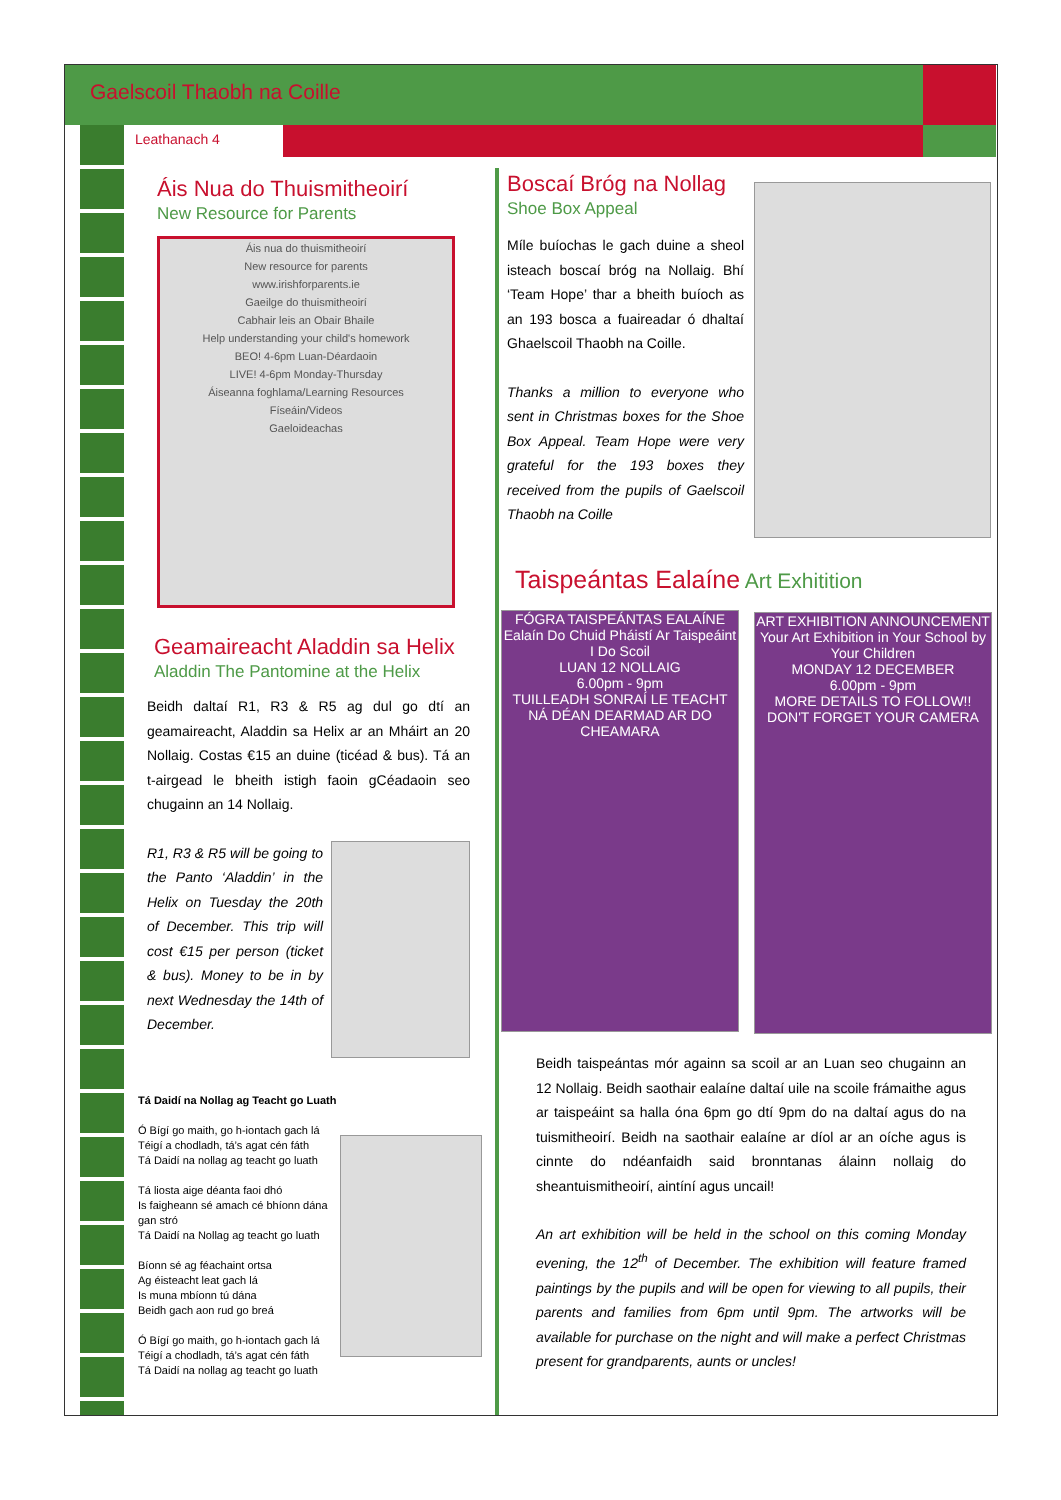Gaelscoil Thaobh na Coille
Leathanach 4
Áis Nua do Thuismitheoirí
New Resource for Parents
Áis nua do thuismitheoirí
New resource for parents
www.irishforparents.ie
Gaeilge do thuismitheoirí
Cabhair leis an Obair Bhaile
Help understanding your child's homework
BEO! 4-6pm Luan-Déardaoin
LIVE! 4-6pm Monday-Thursday
Áiseanna foghlama/Learning Resources
Físeáin/Videos
Gaeloideachas
Geamaireacht Aladdin sa Helix
Aladdin The Pantomine at the Helix
Beidh daltaí R1, R3 & R5 ag dul go dtí an geamaireacht, Aladdin sa Helix ar an Mháirt an 20 Nollaig. Costas €15 an duine (ticéad & bus). Tá an t-airgead le bheith istigh faoin gCéadaoin seo chugainn an 14 Nollaig.
R1, R3 & R5 will be going to the Panto ‘Aladdin’ in the Helix on Tuesday the 20th of December. This trip will cost €15 per person (ticket & bus). Money to be in by next Wednesday the 14th of December.
Tá Daidí na Nollag ag Teacht go Luath
Ó Bígí go maith, go h-iontach gach lá
Téigí a chodladh, tá’s agat cén fáth
Tá Daidí na nollag ag teacht go luath
Tá liosta aige déanta faoi dhó
Is faigheann sé amach cé bhíonn dána gan stró
Tá Daidí na Nollag ag teacht go luath
Bíonn sé ag féachaint ortsa
Ag éisteacht leat gach lá
Is muna mbíonn tú dána
Beidh gach aon rud go breá
Ó Bígí go maith, go h-iontach gach lá
Téigí a chodladh, tá’s agat cén fáth
Tá Daidí na nollag ag teacht go luath
Boscaí Bróg na Nollag
Shoe Box Appeal
Míle buíochas le gach duine a sheol isteach boscaí bróg na Nollaig. Bhí ‘Team Hope’ thar a bheith buíoch as an 193 bosca a fuaireadar ó dhaltaí Ghaelscoil Thaobh na Coille.
Thanks a million to everyone who sent in Christmas boxes for the Shoe Box Appeal. Team Hope were very grateful for the 193 boxes they received from the pupils of Gaelscoil Thaobh na Coille
Taispeántas Ealaíne
Art Exhitition
FÓGRA TAISPEÁNTAS EALAÍNE
Ealaín Do Chuid Pháistí Ar Taispeáint I Do Scoil
LUAN 12 NOLLAIG
6.00pm - 9pm
TUILLEADH SONRAÍ LE TEACHT
NÁ DÉAN DEARMAD AR DO CHEAMARA
ART EXHIBITION ANNOUNCEMENT
Your Art Exhibition in Your School by Your Children
MONDAY 12 DECEMBER
6.00pm - 9pm
MORE DETAILS TO FOLLOW!!
DON'T FORGET YOUR CAMERA
Beidh taispeántas mór againn sa scoil ar an Luan seo chugainn an 12 Nollaig. Beidh saothair ealaíne daltaí uile na scoile frámaithe agus ar taispeáint sa halla óna 6pm go dtí 9pm do na daltaí agus do na tuismitheoirí. Beidh na saothair ealaíne ar díol ar an oíche agus is cinnte do ndéanfaidh said bronntanas álainn nollaig do sheantuismitheoirí, aintíní agus uncail!
An art exhibition will be held in the school on this coming Monday evening, the 12<sup>th</sup> of December. The exhibition will feature framed paintings by the pupils and will be open for viewing to all pupils, their parents and families from 6pm until 9pm. The artworks will be available for purchase on the night and will make a perfect Christmas present for grandparents, aunts or uncles!